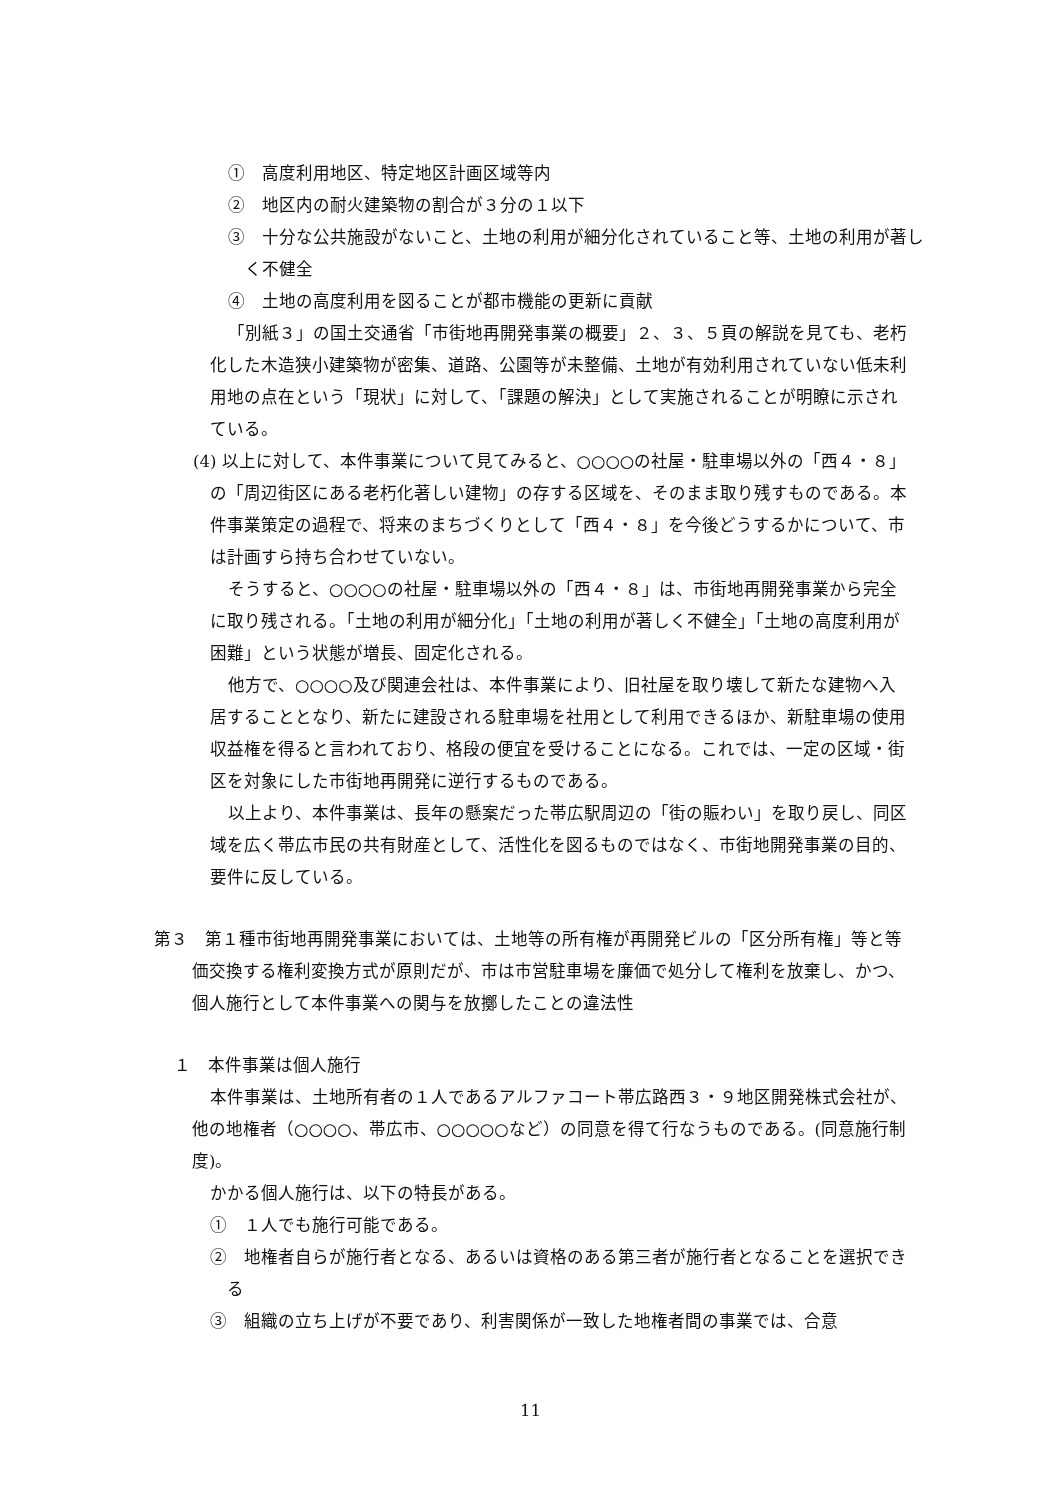①　高度利用地区、特定地区計画区域等内
②　地区内の耐火建築物の割合が３分の１以下
③　十分な公共施設がないこと、土地の利用が細分化されていること等、土地の利用が著しく不健全
④　土地の高度利用を図ることが都市機能の更新に貢献
「別紙３」の国土交通省「市街地再開発事業の概要」２、３、５頁の解説を見ても、老朽化した木造狭小建築物が密集、道路、公園等が未整備、土地が有効利用されていない低未利用地の点在という「現状」に対して、「課題の解決」として実施されることが明瞭に示されている。
(4) 以上に対して、本件事業について見てみると、○○○○の社屋・駐車場以外の「西４・８」の「周辺街区にある老朽化著しい建物」の存する区域を、そのまま取り残すものである。本件事業策定の過程で、将来のまちづくりとして「西４・８」を今後どうするかについて、市は計画すら持ち合わせていない。
そうすると、○○○○の社屋・駐車場以外の「西４・８」は、市街地再開発事業から完全に取り残される。「土地の利用が細分化」「土地の利用が著しく不健全」「土地の高度利用が困難」という状態が増長、固定化される。
他方で、○○○○及び関連会社は、本件事業により、旧社屋を取り壊して新たな建物へ入居することとなり、新たに建設される駐車場を社用として利用できるほか、新駐車場の使用収益権を得ると言われており、格段の便宜を受けることになる。これでは、一定の区域・街区を対象にした市街地再開発に逆行するものである。
以上より、本件事業は、長年の懸案だった帯広駅周辺の「街の賑わい」を取り戻し、同区域を広く帯広市民の共有財産として、活性化を図るものではなく、市街地開発事業の目的、要件に反している。
第３　第１種市街地再開発事業においては、土地等の所有権が再開発ビルの「区分所有権」等と等価交換する権利変換方式が原則だが、市は市営駐車場を廉価で処分して権利を放棄し、かつ、個人施行として本件事業への関与を放擲したことの違法性
１　本件事業は個人施行
本件事業は、土地所有者の１人であるアルファコート帯広路西３・９地区開発株式会社が、他の地権者（○○○○、帯広市、○○○○○など）の同意を得て行なうものである。(同意施行制度)。
かかる個人施行は、以下の特長がある。
①　１人でも施行可能である。
②　地権者自らが施行者となる、あるいは資格のある第三者が施行者となることを選択できる
③　組織の立ち上げが不要であり、利害関係が一致した地権者間の事業では、合意
11